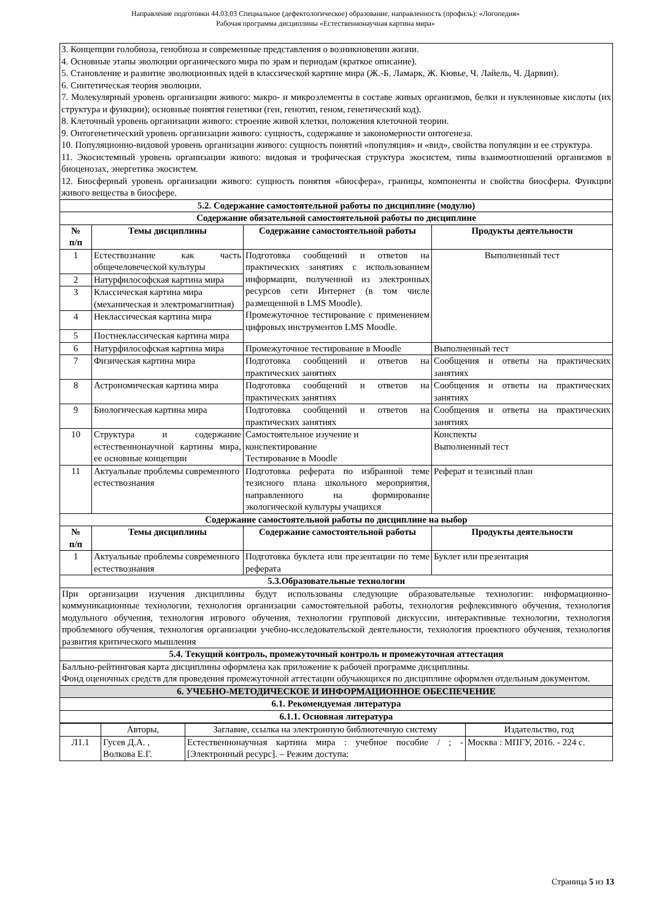Направление подготовки 44.03.03 Специальное (дефектологическое) образование, направленность (профиль): «Логопедия»
Рабочая программа дисциплины «Естественнонаучная картина мира»
| 3. Концепции голобиоза, генобиоза и современные представления о возникновении жизни. 4. Основные этапы эволюции органического мира по эрам и периодам (краткое описание). 5. Становление и развитие эволюционных идей в классической картине мира (Ж.-Б. Ламарк, Ж. Кювье, Ч. Лайель, Ч. Дарвин). 6. Синтетическая теория эволюции. 7. Молекулярный уровень организации живого: макро- и микроэлементы в составе живых организмов, белки и нуклеиновые кислоты (их структура и функции); основные понятия генетики (ген, генотип, геном, генетический код). 8. Клеточный уровень организации живого: строение живой клетки, положения клеточной теории. 9. Онтогенетический уровень организации живого: сущность, содержание и закономерности онтогенеза. 10. Популяционно-видовой уровень организации живого: сущность понятий «популяция» и «вид», свойства популяции и ее структура. 11. Экосистемный уровень организации живого: видовая и трофическая структура экосистем, типы взаимоотношений организмов в биоценозах, энергетика экосистем. 12. Биосферный уровень организации живого: сущность понятия «биосфера», границы, компоненты и свойства биосферы. Функции живого вещества в биосфере. | | | |
| 5.2. Содержание самостоятельной работы по дисциплине (модулю) | | | |
| Содержание обязательной самостоятельной работы по дисциплине | | | |
| № п/п | Темы дисциплины | Содержание самостоятельной работы | Продукты деятельности |
| 1 | Естествознание как часть общечеловеческой культуры | Подготовка сообщений и ответов на практических занятиях с использованием информации, полученной из электронных ресурсов сети Интернет (в том числе размещенной в LMS Moodle). Промежуточное тестирование с применением цифровых инструментов LMS Moodle. | Выполненный тест |
| 2 | Натурфилософская картина мира | | |
| 3 | Классическая картина мира (механическая и электромагнитная) | | |
| 4 | Неклассическая картина мира | | |
| 5 | Постнеклассическая картина мира | | |
| 6 | Натурфилософская картина мира | Промежуточное тестирование в Moodle | Выполненный тест |
| 7 | Физическая картина мира | Подготовка сообщений и ответов на практических занятиях | Сообщения и ответы на практических занятиях |
| 8 | Астрономическая картина мира | Подготовка сообщений и ответов на практических занятиях | Сообщения и ответы на практических занятиях |
| 9 | Биологическая картина мира | Подготовка сообщений и ответов на практических занятиях | Сообщения и ответы на практических занятиях |
| 10 | Структура и содержание естественнонаучной картины мира, ее основные концепции | Самостоятельное изучение и конспектирование Тестирование в Moodle | Конспекты Выполненный тест |
| 11 | Актуальные проблемы современного естествознания | Подготовка реферата по избранной теме тезисного плана школьного мероприятия, направленного на формирование экологической культуры учащихся | Реферат и тезисный план |
| Содержание самостоятельной работы по дисциплине на выбор | | | |
| № п/п | Темы дисциплины | Содержание самостоятельной работы | Продукты деятельности |
| 1 | Актуальные проблемы современного естествознания | Подготовка буклета или презентации по теме реферата | Буклет или презентация |
| 5.3.Образовательные технологии | | | |
| При организации изучения дисциплины будут использованы следующие образовательные технологии: информационно-коммуникационные технологии, технология организации самостоятельной работы, технология рефлексивного обучения, технология модульного обучения, технология игрового обучения, технологии групповой дискуссии, интерактивные технологии, технология проблемного обучения, технология организации учебно-исследовательской деятельности, технология проектного обучения, технология развития критического мышления | | | |
| 5.4. Текущий контроль, промежуточный контроль и промежуточная аттестация | | | |
| Балльно-рейтинговая карта дисциплины оформлена как приложение к рабочей программе дисциплины. Фонд оценочных средств для проведения промежуточной аттестации обучающихся по дисциплине оформлен отдельным документом. | | | |
| 6. УЧЕБНО-МЕТОДИЧЕСКОЕ И ИНФОРМАЦИОННОЕ ОБЕСПЕЧЕНИЕ | | | |
| 6.1. Рекомендуемая литература | | | |
| 6.1.1. Основная литература | | | |
| | Авторы, | Заглавие, ссылка на электронную библиотечную систему | Издательство, год |
| Л1.1 | Гусев Д.А. , Волкова Е.Г. | Естественнонаучная картина мира : учебное пособие / ; - [Электронный ресурс]. – Режим доступа: | Москва : МПГУ, 2016. - 224 с. |
Страница 5 из 13